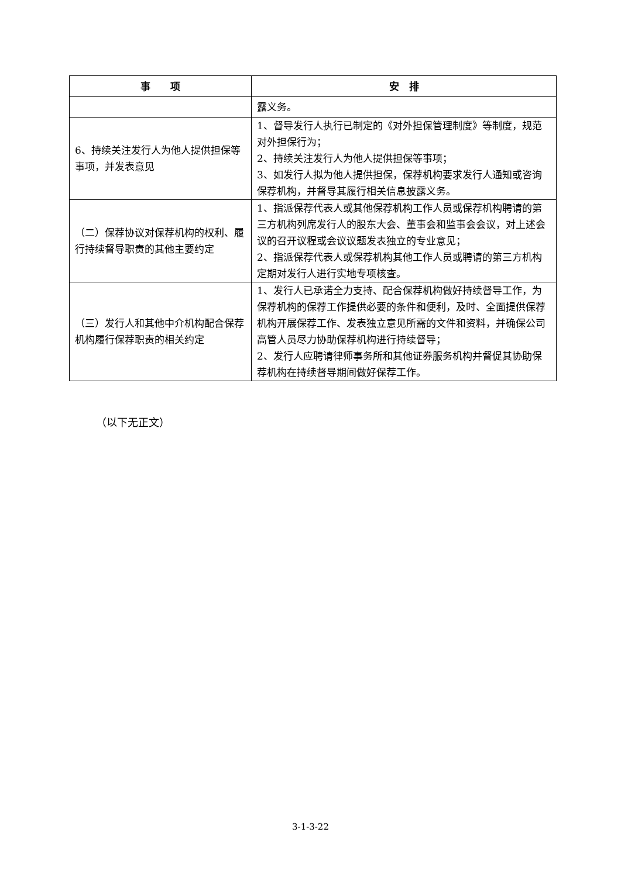| 事 项 | 安 排 |
| --- | --- |
| | 露义务。 |
| 6、持续关注发行人为他人提供担保等事项，并发表意见 | 1、督导发行人执行已制定的《对外担保管理制度》等制度，规范对外担保行为； 2、持续关注发行人为他人提供担保等事项； 3、如发行人拟为他人提供担保，保荐机构要求发行人通知或咨询保荐机构，并督导其履行相关信息披露义务。 |
| （二）保荐协议对保荐机构的权利、履行持续督导职责的其他主要约定 | 1、指派保荐代表人或其他保荐机构工作人员或保荐机构聘请的第三方机构列席发行人的股东大会、董事会和监事会会议，对上述会议的召开议程或会议议题发表独立的专业意见； 2、指派保荐代表人或保荐机构其他工作人员或聘请的第三方机构定期对发行人进行实地专项核查。 |
| （三）发行人和其他中介机构配合保荐机构履行保荐职责的相关约定 | 1、发行人已承诺全力支持、配合保荐机构做好持续督导工作，为保荐机构的保荐工作提供必要的条件和便利，及时、全面提供保荐机构开展保荐工作、发表独立意见所需的文件和资料，并确保公司高管人员尽力协助保荐机构进行持续督导； 2、发行人应聘请律师事务所和其他证券服务机构并督促其协助保荐机构在持续督导期间做好保荐工作。 |
（以下无正文）
3-1-3-22